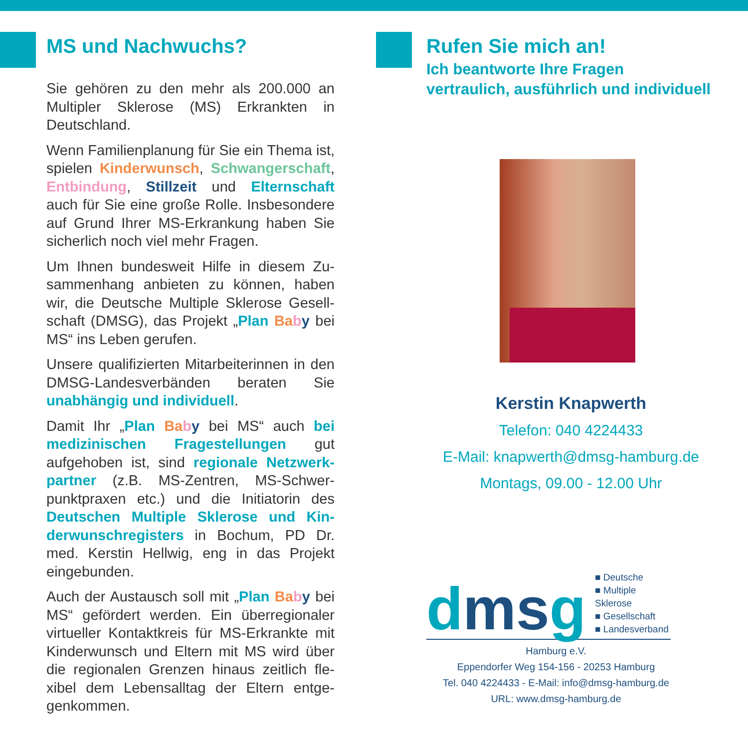MS und Nachwuchs?
Sie gehören zu den mehr als 200.000 an Multipler Sklerose (MS) Erkrankten in Deutschland.
Wenn Familienplanung für Sie ein Thema ist, spielen Kinderwunsch, Schwanger­schaft, Entbindung, Stillzeit und Eltern­schaft auch für Sie eine große Rolle. Ins­besondere auf Grund Ihrer MS-Erkrankung haben Sie sicherlich noch viel mehr Fragen.
Um Ihnen bundesweit Hilfe in diesem Zu­sammenhang anbieten zu können, haben wir, die Deutsche Multiple Sklerose Gesell­schaft (DMSG), das Projekt „Plan Ba by bei MS“ ins Leben gerufen.
Unsere qualifizierten Mitarbeiterinnen in den DMSG-Landesverbänden beraten Sie unabhängig und individuell.
Damit Ihr „Plan Ba by bei MS“ auch bei medizinischen Fragestellungen gut aufgehoben ist, sind regionale Netzwerk­partner (z.B. MS-Zentren, MS-Schwer­punktpraxen etc.) und die Initiatorin des Deutschen Multiple Sklerose und Kin­derwunschregisters in Bochum, PD Dr. med. Kerstin Hellwig, eng in das Projekt eingebunden.
Auch der Austausch soll mit „Plan Ba by bei MS“ gefördert werden. Ein überregionaler virtueller Kontaktkreis für MS-Erkrankte mit Kinderwunsch und Eltern mit MS wird über die regionalen Grenzen hinaus zeitlich fle­xibel dem Lebensalltag der Eltern entge­genkommen.
Rufen Sie mich an!
Ich beantworte Ihre Fragen
vertraulich, ausführlich und individuell
Kerstin Knapwerth
Telefon: 040 4224433
E-Mail: knapwerth@dmsg-hamburg.de
Montags, 09.00 - 12.00 Uhr
dms g ■ Deutsche
■ Multiple Sklerose
■ Gesellschaft
■ Landesverband
Hamburg e.V.
Eppendorfer Weg 154-156 - 20253 Hamburg
Tel. 040 4224433 - E-Mail: info@dmsg-hamburg.de
URL: www.dmsg-hamburg.de